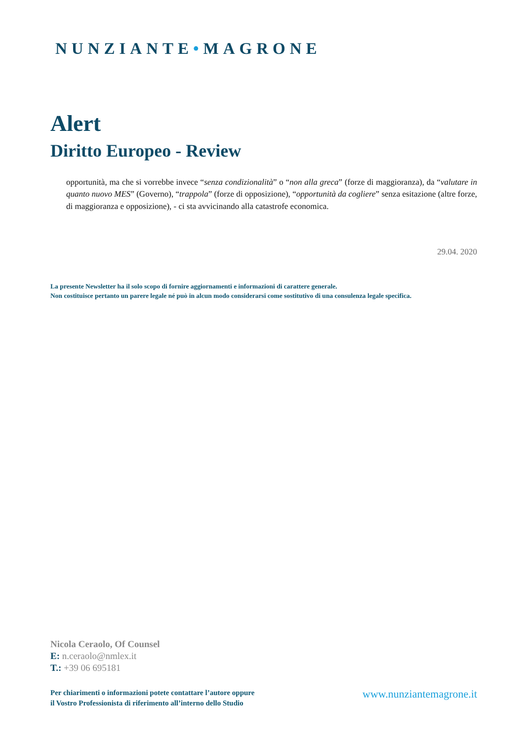NUNZIANTE•MAGRONE
Alert
Diritto Europeo - Review
opportunità, ma che si vorrebbe invece “senza condizionalità” o “non alla greca” (forze di maggioranza), da “valutare in quanto nuovo MES” (Governo), “trappola” (forze di opposizione), “opportunità da cogliere” senza esitazione (altre forze, di maggioranza e opposizione), - ci sta avvicinando alla catastrofe economica.
29.04. 2020
La presente Newsletter ha il solo scopo di fornire aggiornamenti e informazioni di carattere generale.
Non costituisce pertanto un parere legale né può in alcun modo considerarsi come sostitutivo di una consulenza legale specifica.
Nicola Ceraolo, Of Counsel
E: n.ceraolo@nmlex.it
T.: +39 06 695181
Per chiarimenti o informazioni potete contattare l’autore oppure
il Vostro Professionista di riferimento all’interno dello Studio
www.nunziantemagrone.it